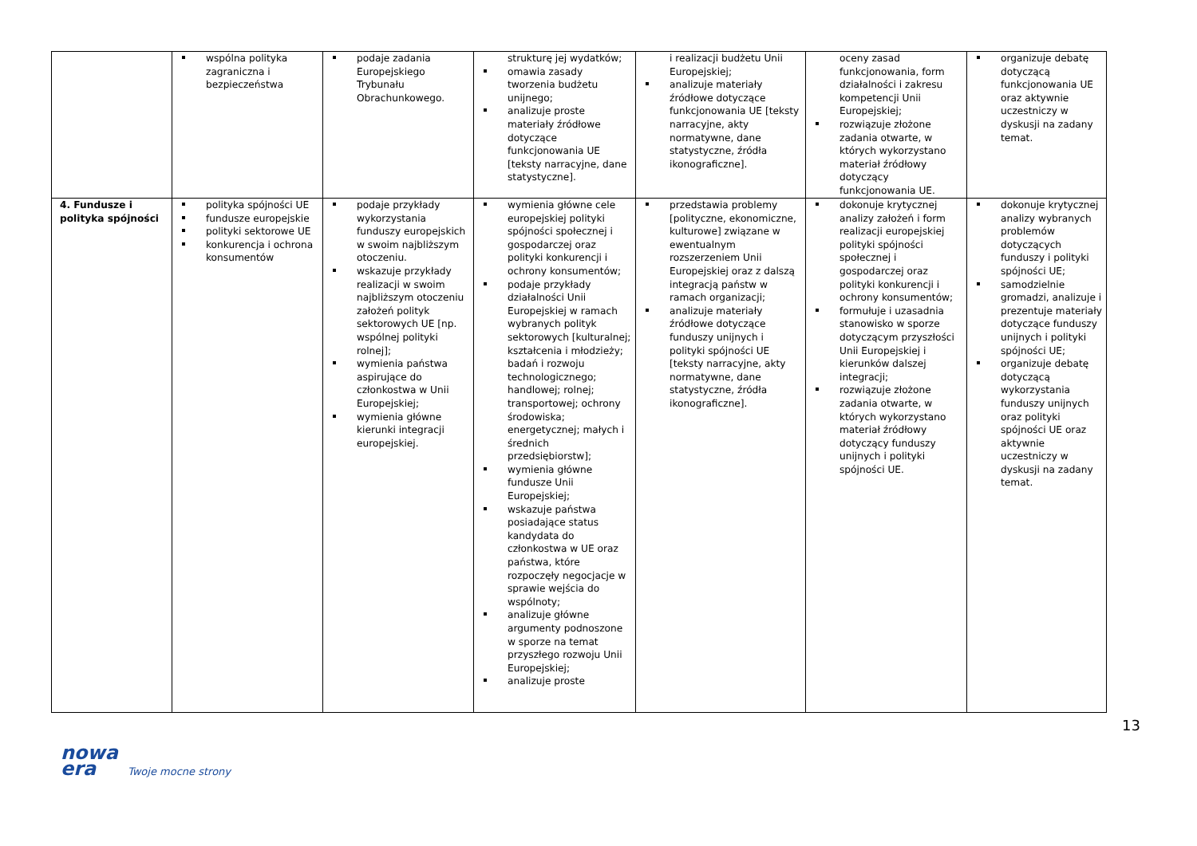| | wspólna polityka zagraniczna i bezpieczeństwa | podaje zadania Europejskiego Trybunału Obrachunkowego. | strukturę jej wydatków; omawia zasady tworzenia budżetu unijnego; analizuje proste materiały źródłowe dotyczące funkcjonowania UE [teksty narracyjne, dane statystyczne]. | i realizacji budżetu Unii Europejskiej; analizuje materiały źródłowe dotyczące funkcjonowania UE [teksty narracyjne, akty normatywne, dane statystyczne, źródła ikonograficzne]. | oceny zasad funkcjonowania, form działalności i zakresu kompetencji Unii Europejskiej; rozwiązuje złożone zadania otwarte, w których wykorzystano materiał źródłowy dotyczący funkcjonowania UE. | organizuje debatę dotyczącą funkcjonowania UE oraz aktywnie uczestniczy w dyskusji na zadany temat. |
| 4. Fundusze i polityka spójności | polityka spójności UE fundusze europejskie polityki sektorowe UE konkurencja i ochrona konsumentów | podaje przykłady wykorzystania funduszy europejskich w swoim najbliższym otoczeniu. wskazuje przykłady realizacji w swoim najbliższym otoczeniu założeń polityk sektorowych UE [np. wspólnej polityki rolnej]; wymienia państwa aspirujące do członkostwa w Unii Europejskiej; wymienia główne kierunki integracji europejskiej. | wymienia główne cele europejskiej polityki spójności społecznej i gospodarczej oraz polityki konkurencji i ochrony konsumentów; podaje przykłady działalności Unii Europejskiej w ramach wybranych polityk sektorowych [kulturalnej; kształcenia i młodzieży; badań i rozwoju technologicznego; handlowej; rolnej; transportowej; ochrony środowiska; energetycznej; małych i średnich przedsiębiorstw]; wymienia główne fundusze Unii Europejskiej; wskazuje państwa posiadające status kandydata do członkostwa w UE oraz państwa, które rozpoczęły negocjacje w sprawie wejścia do wspólnoty; analizuje główne argumenty podnoszone w sporze na temat przyszłego rozwoju Unii Europejskiej; analizuje proste | przedstawia problemy [polityczne, ekonomiczne, kulturowe] związane w ewentualnym rozszerzeniem Unii Europejskiej oraz z dalszą integracją państw w ramach organizacji; analizuje materiały źródłowe dotyczące funduszy unijnych i polityki spójności UE [teksty narracyjne, akty normatywne, dane statystyczne, źródła ikonograficzne]. | dokonuje krytycznej analizy założeń i form realizacji europejskiej polityki spójności społecznej i gospodarczej oraz polityki konkurencji i ochrony konsumentów; formułuje i uzasadnia stanowisko w sporze dotyczącym przyszłości Unii Europejskiej i kierunków dalszej integracji; rozwiązuje złożone zadania otwarte, w których wykorzystano materiał źródłowy dotyczący funduszy unijnych i polityki spójności UE. | dokonuje krytycznej analizy wybranych problemów dotyczących funduszy i polityki spójności UE; samodzielnie gromadzi, analizuje i prezentuje materiały dotyczące funduszy unijnych i polityki spójności UE; organizuje debatę dotyczącą wykorzystania funduszy unijnych oraz polityki spójności UE oraz aktywnie uczestniczy w dyskusji na zadany temat. |
13
nowa
era Twoje mocne strony